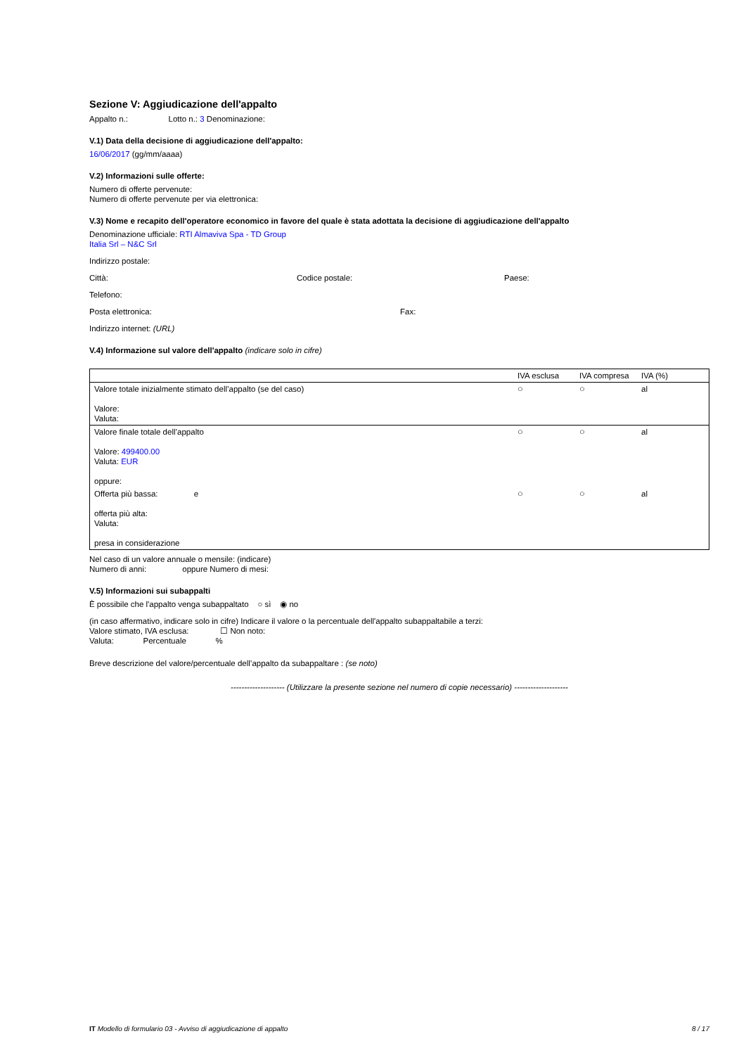Sezione V: Aggiudicazione dell'appalto
Appalto n.: Lotto n.: 3 Denominazione:
V.1) Data della decisione di aggiudicazione dell'appalto:
16/06/2017 (gg/mm/aaaa)
V.2) Informazioni sulle offerte:
Numero di offerte pervenute:
Numero di offerte pervenute per via elettronica:
V.3) Nome e recapito dell'operatore economico in favore del quale è stata adottata la decisione di aggiudicazione dell'appalto
Denominazione ufficiale: RTI Almaviva Spa - TD Group
Italia Srl – N&C Srl
Indirizzo postale:
Città: Codice postale: Paese:
Telefono:
Posta elettronica: Fax:
Indirizzo internet: (URL)
V.4) Informazione sul valore dell'appalto (indicare solo in cifre)
| | IVA esclusa | IVA compresa | IVA (%) |
| Valore totale inizialmente stimato dell’appalto (se del caso) Valore: Valuta: | ○ | ○ | al |
| Valore finale totale dell’appalto Valore: 499400.00 Valuta: EUR oppure: | ○ | ○ | al |
| Offerta più bassa: e offerta più alta: Valuta: presa in considerazione | ○ | ○ | al |
Nel caso di un valore annuale o mensile: (indicare)
Numero di anni: oppure Numero di mesi:
V.5) Informazioni sui subappalti
È possibile che l'appalto venga subappaltato ○ sì ◉ no
(in caso affermativo, indicare solo in cifre) Indicare il valore o la percentuale dell'appalto subappaltabile a terzi:
Valore stimato, IVA esclusa: ☐ Non noto:
Valuta: Percentuale %
Breve descrizione del valore/percentuale dell’appalto da subappaltare : (se noto)
-------------------- (Utilizzare la presente sezione nel numero di copie necessario) --------------------
IT Modello di formulario 03 - Avviso di aggiudicazione di appalto 8 / 17